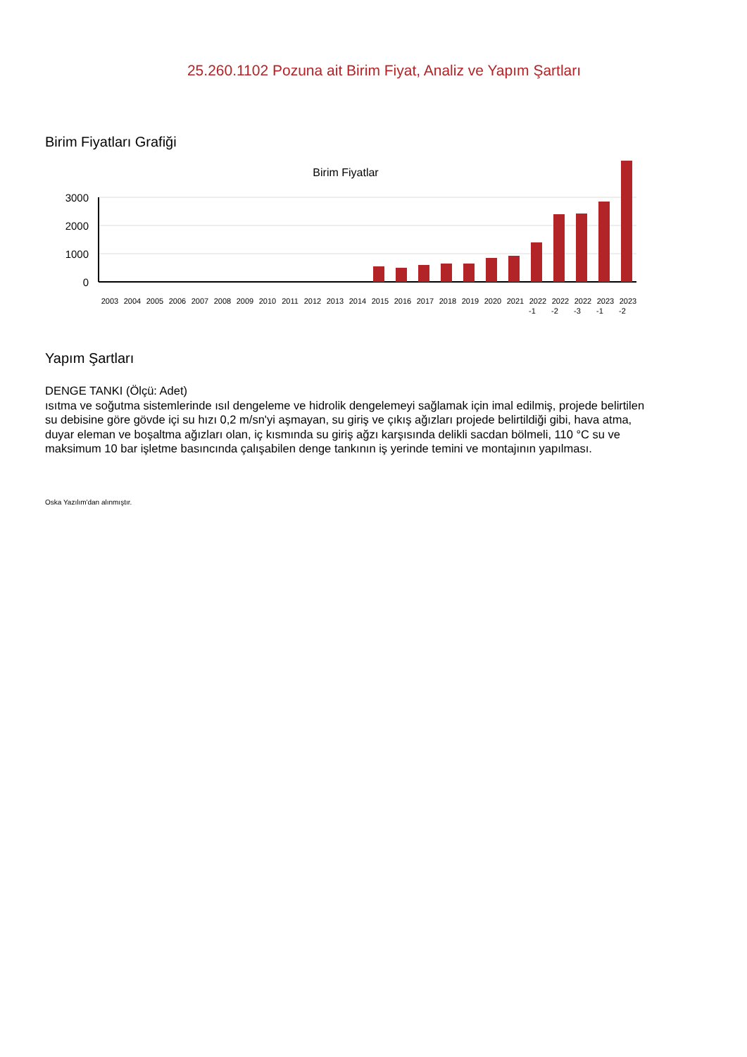25.260.1102 Pozuna ait Birim Fiyat, Analiz ve Yapım Şartları
Birim Fiyatları Grafiği
Birim Fiyatlar
3000
2000
1000
0
2003
2004
2005
2006
2007
2008
2009
2010
2011
2012
2013
2014
2015
2016
2017
2018
2019
2020
2021
2022
2022
2022
2023
2023
-1
-2
-3
-1
-2
Yapım Şartları
DENGE TANKI (Ölçü: Adet)
ısıtma ve soğutma sistemlerinde ısıl dengeleme ve hidrolik dengelemeyi sağlamak için imal edilmiş, projede belirtilen su debisine göre gövde içi su hızı 0,2 m/sn'yi aşmayan, su giriş ve çıkış ağızları projede belirtildiği gibi, hava atma, duyar eleman ve boşaltma ağızları olan, iç kısmında su giriş ağzı karşısında delikli sacdan bölmeli, 110 °C su ve maksimum 10 bar işletme basıncında çalışabilen denge tankının iş yerinde temini ve montajının yapılması.
Oska Yazılım'dan alınmıştır.